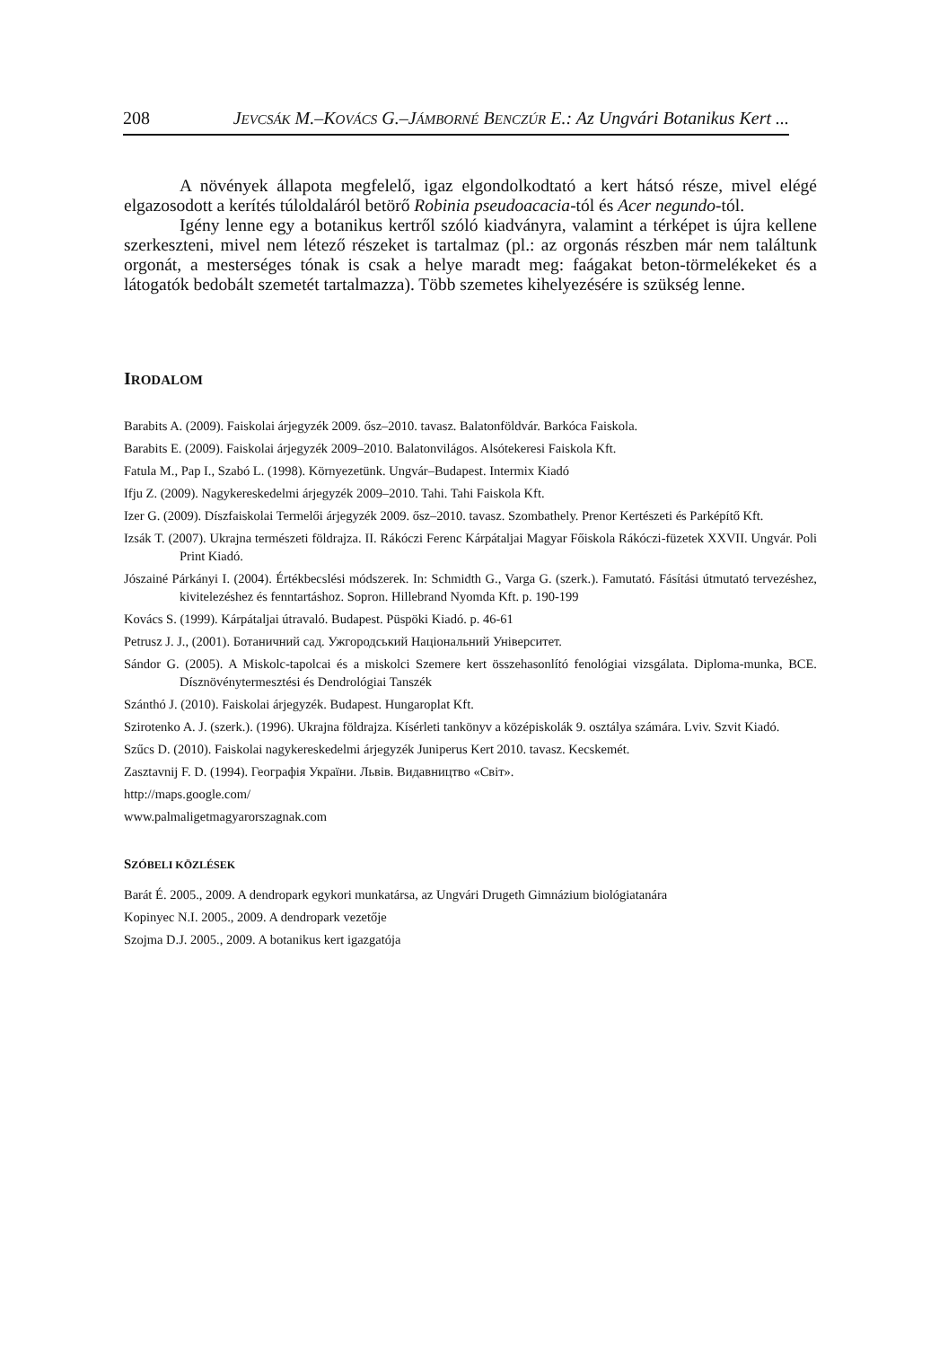208 JEVCSÁK M.–KOVÁCS G.–JÁMBORNÉ BENCZÚR E.: Az Ungvári Botanikus Kert ...
A növények állapota megfelelő, igaz elgondolkodtató a kert hátsó része, mivel elégé elgazosodott a kerítés túloldaláról betörő Robinia pseudoacacia-tól és Acer negundo-tól.
Igény lenne egy a botanikus kertről szóló kiadványra, valamint a térképet is újra kellene szerkeszteni, mivel nem létező részeket is tartalmaz (pl.: az orgonás részben már nem találtunk orgonát, a mesterséges tónak is csak a helye maradt meg: faágakat beton-törmelékeket és a látogatók bedobált szemetét tartalmazza). Több szemetes kihelyezésére is szükség lenne.
IRODALOM
Barabits A. (2009). Faiskolai árjegyzék 2009. ősz–2010. tavasz. Balatonföldvár. Barkóca Faiskola.
Barabits E. (2009). Faiskolai árjegyzék 2009–2010. Balatonvilágos. Alsótekeresi Faiskola Kft.
Fatula M., Pap I., Szabó L. (1998). Környezetünk. Ungvár–Budapest. Intermix Kiadó
Ifju Z. (2009). Nagykereskedelmi árjegyzék 2009–2010. Tahi. Tahi Faiskola Kft.
Izer G. (2009). Díszfaiskolai Termelői árjegyzék 2009. ősz–2010. tavasz. Szombathely. Prenor Kertészeti és Parképítő Kft.
Izsák T. (2007). Ukrajna természeti földrajza. II. Rákóczi Ferenc Kárpátaljai Magyar Főiskola Rákóczi-füzetek XXVII. Ungvár. Poli Print Kiadó.
Jószainé Párkányi I. (2004). Értékbecslési módszerek. In: Schmidth G., Varga G. (szerk.). Famutató. Fásítási útmutató tervezéshez, kivitelezéshez és fenntartáshoz. Sopron. Hillebrand Nyomda Kft. p. 190-199
Kovács S. (1999). Kárpátaljai útravaló. Budapest. Püspöki Kiadó. p. 46-61
Petrusz J. J., (2001). Ботаничний сад. Ужгородський Національний Університет.
Sándor G. (2005). A Miskolc-tapolcai és a miskolci Szemere kert összehasonlító fenológiai vizsgálata. Diploma-munka, BCE. Dísznövénytermesztési és Dendrológiai Tanszék
Szánthó J. (2010). Faiskolai árjegyzék. Budapest. Hungaroplat Kft.
Szirotenko A. J. (szerk.). (1996). Ukrajna földrajza. Kísérleti tankönyv a középiskolák 9. osztálya számára. Lviv. Szvit Kiadó.
Szűcs D. (2010). Faiskolai nagykereskedelmi árjegyzék Juniperus Kert 2010. tavasz. Kecskemét.
Zasztavnij F. D. (1994). Географія України. Львів. Видавництво «Світ».
http://maps.google.com/
www.palmaligetmagyarorszagnak.com
SZÓBELI KÖZLÉSEK
Barát É. 2005., 2009. A dendropark egykori munkatársa, az Ungvári Drugeth Gimnázium biológiatanára
Kopinyec N.I. 2005., 2009. A dendropark vezetője
Szojma D.J. 2005., 2009. A botanikus kert igazgatója